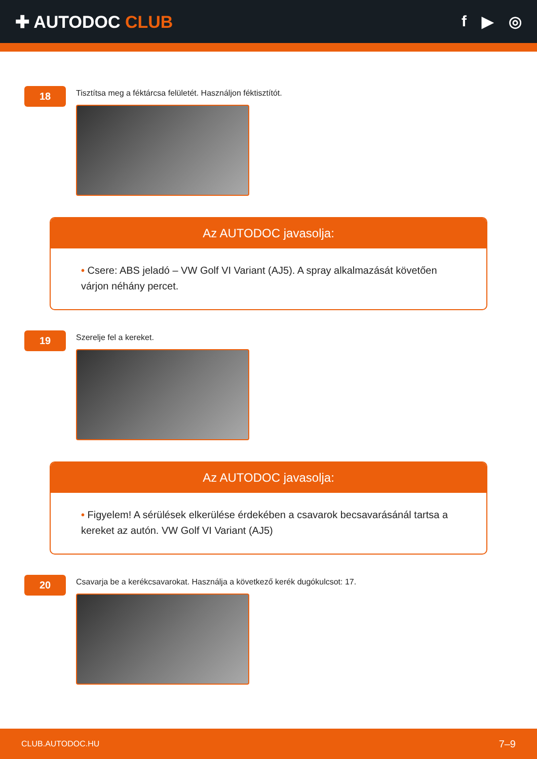✚ AUTODOC CLUB f ▶ ◎
18
Tisztítsa meg a féktárcsa felületét. Használjon féktisztítót.
Az AUTODOC javasolja:
• Csere: ABS jeladó – VW Golf VI Variant (AJ5). A spray alkalmazását követően várjon néhány percet.
19
Szerelje fel a kereket.
Az AUTODOC javasolja:
• Figyelem! A sérülések elkerülése érdekében a csavarok becsavarásánál tartsa a kereket az autón. VW Golf VI Variant (AJ5)
20
Csavarja be a kerékcsavarokat. Használja a következő kerék dugókulcsot: 17.
CLUB.AUTODOC.HU 7–9